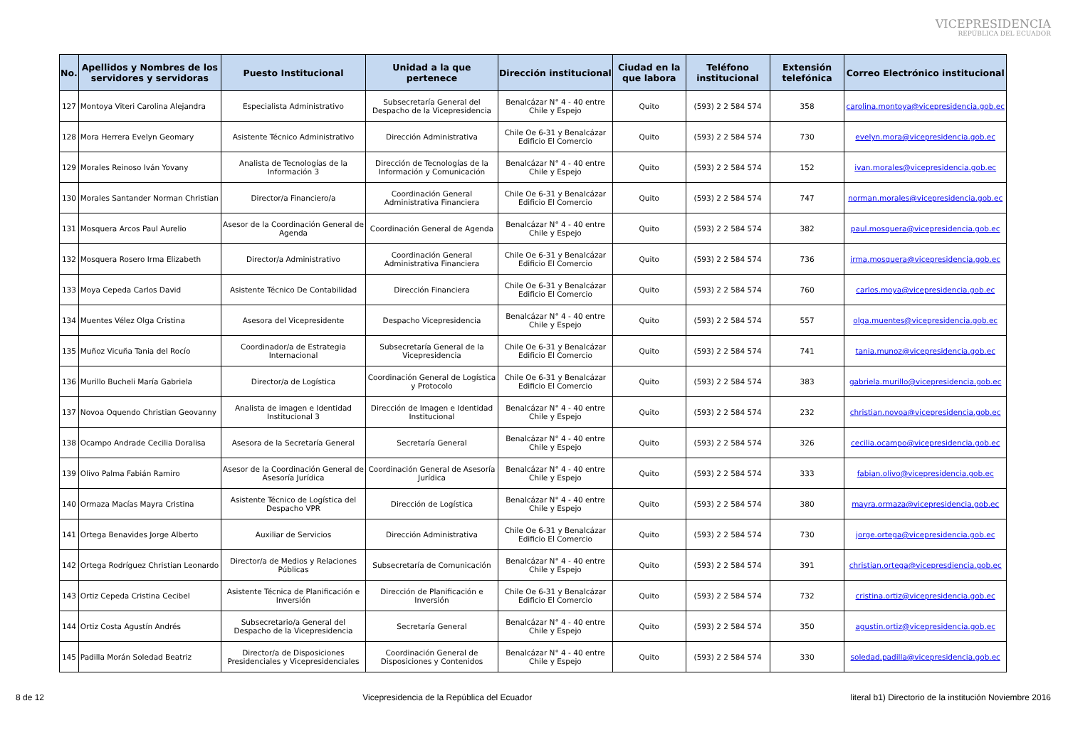VICEPRESIDENCIA
REPÚBLICA DEL ECUADOR
| No. | Apellidos y Nombres de los servidores y servidoras | Puesto Institucional | Unidad a la que pertenece | Dirección institucional | Ciudad en la que labora | Teléfono institucional | Extensión telefónica | Correo Electrónico institucional |
| --- | --- | --- | --- | --- | --- | --- | --- | --- |
| 127 | Montoya Viteri Carolina Alejandra | Especialista Administrativo | Subsecretaría General del Despacho de la Vicepresidencia | Benalcázar N° 4 - 40 entre Chile y Espejo | Quito | (593) 2 2 584 574 | 358 | carolina.montoya@vicepresidencia.gob.ec |
| 128 | Mora Herrera Evelyn Geomary | Asistente Técnico Administrativo | Dirección Administrativa | Chile Oe 6-31 y Benalcázar Edificio El Comercio | Quito | (593) 2 2 584 574 | 730 | evelyn.mora@vicepresidencia.gob.ec |
| 129 | Morales Reinoso Iván Yovany | Analista de Tecnologías de la Información 3 | Dirección de Tecnologías de la Información y Comunicación | Benalcázar N° 4 - 40 entre Chile y Espejo | Quito | (593) 2 2 584 574 | 152 | ivan.morales@vicepresidencia.gob.ec |
| 130 | Morales Santander Norman Christian | Director/a Financiero/a | Coordinación General Administrativa Financiera | Chile Oe 6-31 y Benalcázar Edificio El Comercio | Quito | (593) 2 2 584 574 | 747 | norman.morales@vicepresidencia.gob.ec |
| 131 | Mosquera Arcos Paul Aurelio | Asesor de la Coordinación General de Agenda | Coordinación General de Agenda | Benalcázar N° 4 - 40 entre Chile y Espejo | Quito | (593) 2 2 584 574 | 382 | paul.mosquera@vicepresidencia.gob.ec |
| 132 | Mosquera Rosero Irma Elizabeth | Director/a Administrativo | Coordinación General Administrativa Financiera | Chile Oe 6-31 y Benalcázar Edificio El Comercio | Quito | (593) 2 2 584 574 | 736 | irma.mosquera@vicepresidencia.gob.ec |
| 133 | Moya Cepeda Carlos David | Asistente Técnico De Contabilidad | Dirección Financiera | Chile Oe 6-31 y Benalcázar Edificio El Comercio | Quito | (593) 2 2 584 574 | 760 | carlos.moya@vicepresidencia.gob.ec |
| 134 | Muentes Vélez Olga Cristina | Asesora del Vicepresidente | Despacho Vicepresidencia | Benalcázar N° 4 - 40 entre Chile y Espejo | Quito | (593) 2 2 584 574 | 557 | olga.muentes@vicepresidencia.gob.ec |
| 135 | Muñoz Vicuña Tania del Rocío | Coordinador/a de Estrategia Internacional | Subsecretaría General de la Vicepresidencia | Chile Oe 6-31 y Benalcázar Edificio El Comercio | Quito | (593) 2 2 584 574 | 741 | tania.munoz@vicepresidencia.gob.ec |
| 136 | Murillo Bucheli María Gabriela | Director/a de Logística | Coordinación General de Logística y Protocolo | Chile Oe 6-31 y Benalcázar Edificio El Comercio | Quito | (593) 2 2 584 574 | 383 | gabriela.murillo@vicepresidencia.gob.ec |
| 137 | Novoa Oquendo Christian Geovanny | Analista de imagen e Identidad Institucional 3 | Dirección de Imagen e Identidad Institucional | Benalcázar N° 4 - 40 entre Chile y Espejo | Quito | (593) 2 2 584 574 | 232 | christian.novoa@vicepresidencia.gob.ec |
| 138 | Ocampo Andrade Cecilia Doralisa | Asesora de la Secretaría General | Secretaría General | Benalcázar N° 4 - 40 entre Chile y Espejo | Quito | (593) 2 2 584 574 | 326 | cecilia.ocampo@vicepresidencia.gob.ec |
| 139 | Olivo Palma Fabián Ramiro | Asesor de la Coordinación General de Asesoría Jurídica | Coordinación General de Asesoría Jurídica | Benalcázar N° 4 - 40 entre Chile y Espejo | Quito | (593) 2 2 584 574 | 333 | fabian.olivo@vicepresidencia.gob.ec |
| 140 | Ormaza Macías Mayra Cristina | Asistente Técnico de Logística del Despacho VPR | Dirección de Logística | Benalcázar N° 4 - 40 entre Chile y Espejo | Quito | (593) 2 2 584 574 | 380 | mayra.ormaza@vicepresidencia.gob.ec |
| 141 | Ortega Benavides Jorge Alberto | Auxiliar de Servicios | Dirección Administrativa | Chile Oe 6-31 y Benalcázar Edificio El Comercio | Quito | (593) 2 2 584 574 | 730 | jorge.ortega@vicepresidencia.gob.ec |
| 142 | Ortega Rodríguez Christian Leonardo | Director/a de Medios y Relaciones Públicas | Subsecretaría de Comunicación | Benalcázar N° 4 - 40 entre Chile y Espejo | Quito | (593) 2 2 584 574 | 391 | christian.ortega@vicepresdiencia.gob.ec |
| 143 | Ortiz Cepeda Cristina Cecibel | Asistente Técnica de Planificación e Inversión | Dirección de Planificación e Inversión | Chile Oe 6-31 y Benalcázar Edificio El Comercio | Quito | (593) 2 2 584 574 | 732 | cristina.ortiz@vicepresidencia.gob.ec |
| 144 | Ortiz Costa Agustín Andrés | Subsecretario/a General del Despacho de la Vicepresidencia | Secretaría General | Benalcázar N° 4 - 40 entre Chile y Espejo | Quito | (593) 2 2 584 574 | 350 | agustin.ortiz@vicepresidencia.gob.ec |
| 145 | Padilla Morán Soledad Beatriz | Director/a de Disposiciones Presidenciales y Vicepresidenciales | Coordinación General de Disposiciones y Contenidos | Benalcázar N° 4 - 40 entre Chile y Espejo | Quito | (593) 2 2 584 574 | 330 | soledad.padilla@vicepresidencia.gob.ec |
8 de 12 Vicepresidencia de la República del Ecuador literal b1) Directorio de la institución Noviembre 2016